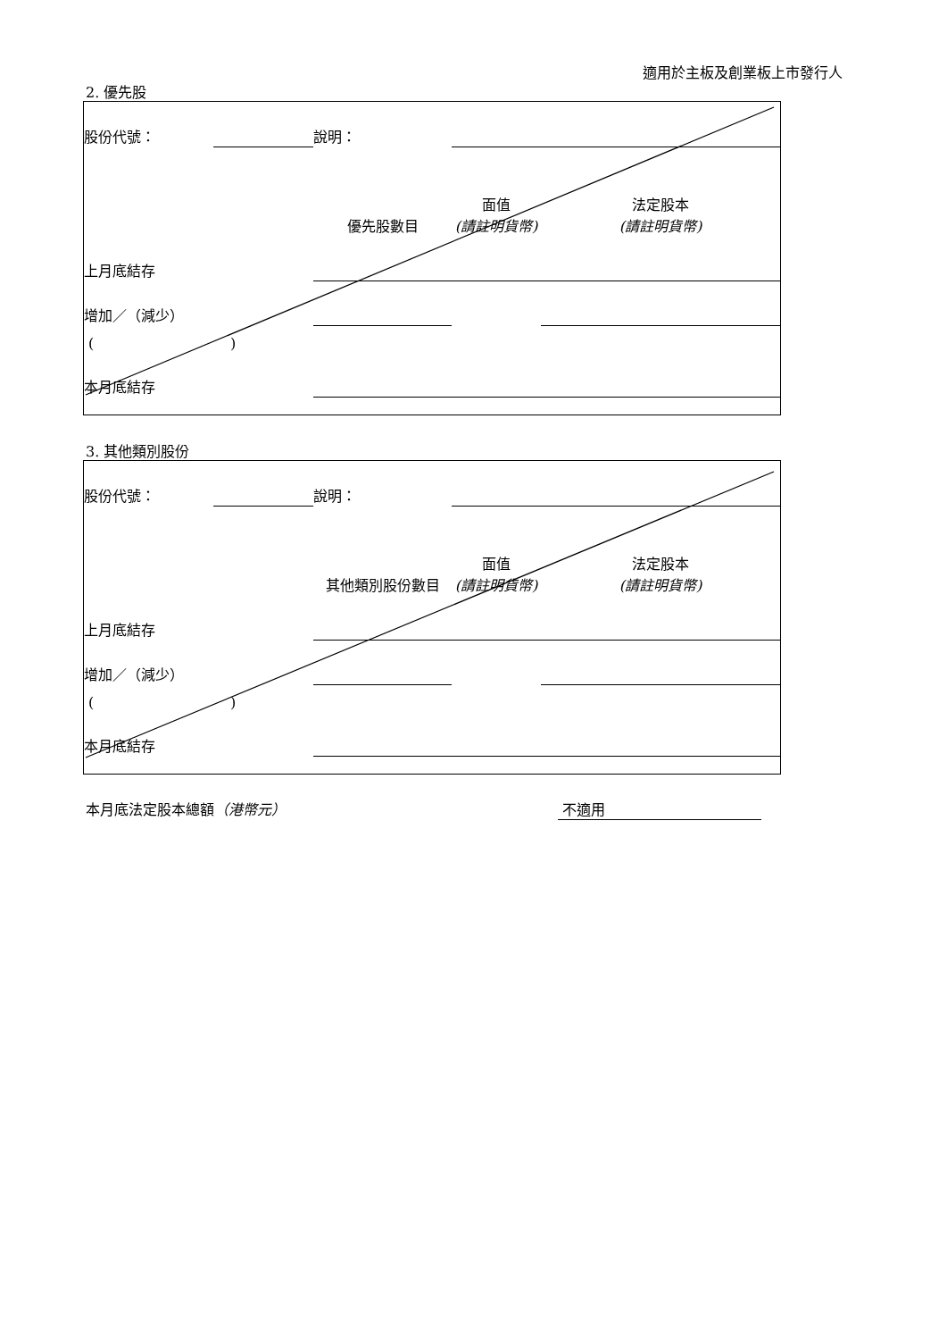適用於主板及創業板上市發行人
2. 優先股
| 股份代號： | | 說明： | | | | |
| | | | 優先股數目 | 面值 (請註明貨幣) | 法定股本 (請註明貨幣) | |
| 上月底結存 | | | | | | |
| 增加／（減少） | | | | | | |
| ( ) | | | | | | |
| 本月底結存 | | | | | | |
3. 其他類別股份
| 股份代號： | | 說明： | | | | |
| | | | 其他類別股份數目 | 面值 (請註明貨幣) | 法定股本 (請註明貨幣) | |
| 上月底結存 | | | | | | |
| 增加／（減少） | | | | | | |
| ( ) | | | | | | |
| 本月底結存 | | | | | | |
本月底法定股本總額（港幣元） 不適用